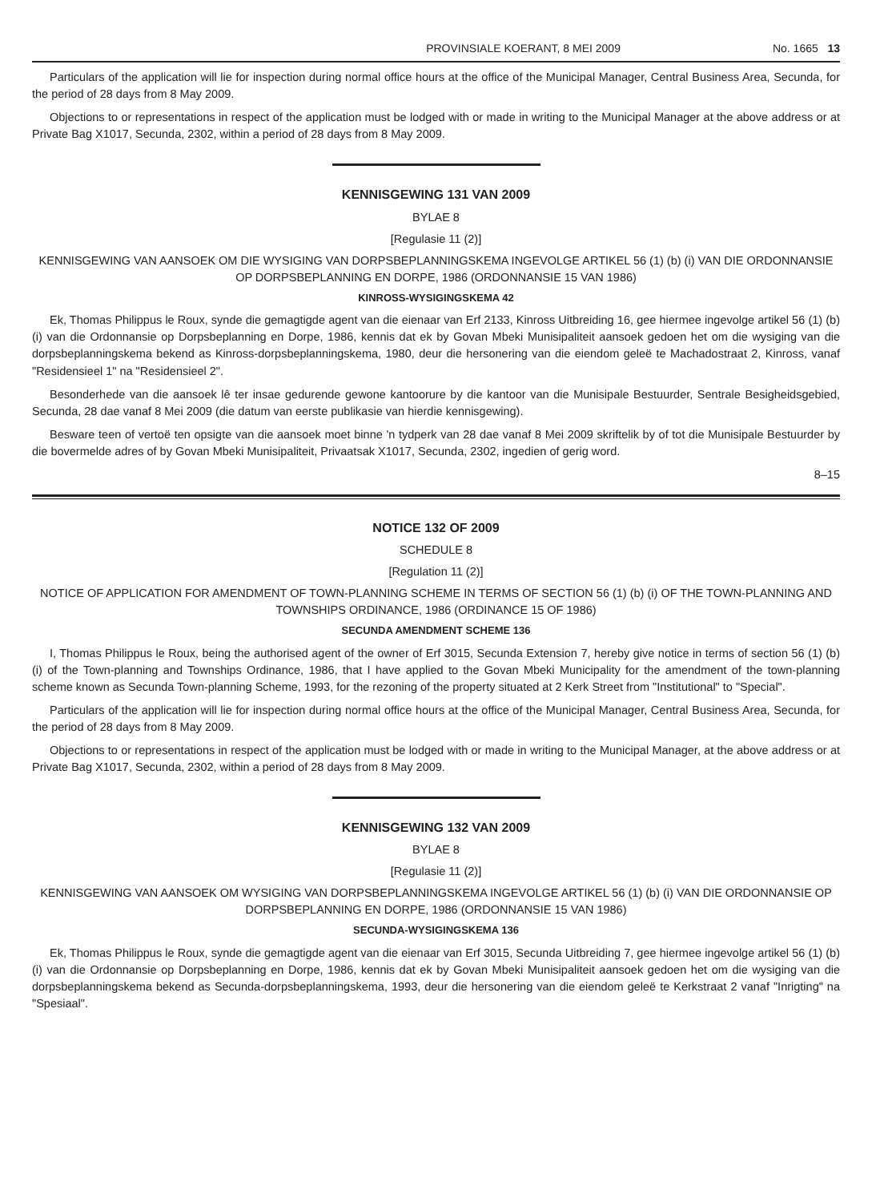PROVINSIALE KOERANT, 8 MEI 2009 No. 1665 13
Particulars of the application will lie for inspection during normal office hours at the office of the Municipal Manager, Central Business Area, Secunda, for the period of 28 days from 8 May 2009.
Objections to or representations in respect of the application must be lodged with or made in writing to the Municipal Manager at the above address or at Private Bag X1017, Secunda, 2302, within a period of 28 days from 8 May 2009.
KENNISGEWING 131 VAN 2009
BYLAE 8
[Regulasie 11 (2)]
KENNISGEWING VAN AANSOEK OM DIE WYSIGING VAN DORPSBEPLANNINGSKEMA INGEVOLGE ARTIKEL 56 (1) (b) (i) VAN DIE ORDONNANSIE OP DORPSBEPLANNING EN DORPE, 1986 (ORDONNANSIE 15 VAN 1986)
KINROSS-WYSIGINGSKEMA 42
Ek, Thomas Philippus le Roux, synde die gemagtigde agent van die eienaar van Erf 2133, Kinross Uitbreiding 16, gee hiermee ingevolge artikel 56 (1) (b) (i) van die Ordonnansie op Dorpsbeplanning en Dorpe, 1986, kennis dat ek by Govan Mbeki Munisipaliteit aansoek gedoen het om die wysiging van die dorpsbeplanningskema bekend as Kinross-dorpsbeplanningskema, 1980, deur die hersonering van die eiendom geleë te Machadostraat 2, Kinross, vanaf "Residensieel 1" na "Residensieel 2".
Besonderhede van die aansoek lê ter insae gedurende gewone kantoorure by die kantoor van die Munisipale Bestuurder, Sentrale Besigheidsgebied, Secunda, 28 dae vanaf 8 Mei 2009 (die datum van eerste publikasie van hierdie kennisgewing).
Besware teen of vertoë ten opsigte van die aansoek moet binne 'n tydperk van 28 dae vanaf 8 Mei 2009 skriftelik by of tot die Munisipale Bestuurder by die bovermelde adres of by Govan Mbeki Munisipaliteit, Privaatsak X1017, Secunda, 2302, ingedien of gerig word.
8–15
NOTICE 132 OF 2009
SCHEDULE 8
[Regulation 11 (2)]
NOTICE OF APPLICATION FOR AMENDMENT OF TOWN-PLANNING SCHEME IN TERMS OF SECTION 56 (1) (b) (i) OF THE TOWN-PLANNING AND TOWNSHIPS ORDINANCE, 1986 (ORDINANCE 15 OF 1986)
SECUNDA AMENDMENT SCHEME 136
I, Thomas Philippus le Roux, being the authorised agent of the owner of Erf 3015, Secunda Extension 7, hereby give notice in terms of section 56 (1) (b) (i) of the Town-planning and Townships Ordinance, 1986, that I have applied to the Govan Mbeki Municipality for the amendment of the town-planning scheme known as Secunda Town-planning Scheme, 1993, for the rezoning of the property situated at 2 Kerk Street from "Institutional" to "Special".
Particulars of the application will lie for inspection during normal office hours at the office of the Municipal Manager, Central Business Area, Secunda, for the period of 28 days from 8 May 2009.
Objections to or representations in respect of the application must be lodged with or made in writing to the Municipal Manager, at the above address or at Private Bag X1017, Secunda, 2302, within a period of 28 days from 8 May 2009.
KENNISGEWING 132 VAN 2009
BYLAE 8
[Regulasie 11 (2)]
KENNISGEWING VAN AANSOEK OM WYSIGING VAN DORPSBEPLANNINGSKEMA INGEVOLGE ARTIKEL 56 (1) (b) (i) VAN DIE ORDONNANSIE OP DORPSBEPLANNING EN DORPE, 1986 (ORDONNANSIE 15 VAN 1986)
SECUNDA-WYSIGINGSKEMA 136
Ek, Thomas Philippus le Roux, synde die gemagtigde agent van die eienaar van Erf 3015, Secunda Uitbreiding 7, gee hiermee ingevolge artikel 56 (1) (b) (i) van die Ordonnansie op Dorpsbeplanning en Dorpe, 1986, kennis dat ek by Govan Mbeki Munisipaliteit aansoek gedoen het om die wysiging van die dorpsbeplanningskema bekend as Secunda-dorpsbeplanningskema, 1993, deur die hersonering van die eiendom geleë te Kerkstraat 2 vanaf "Inrigting" na "Spesiaal".